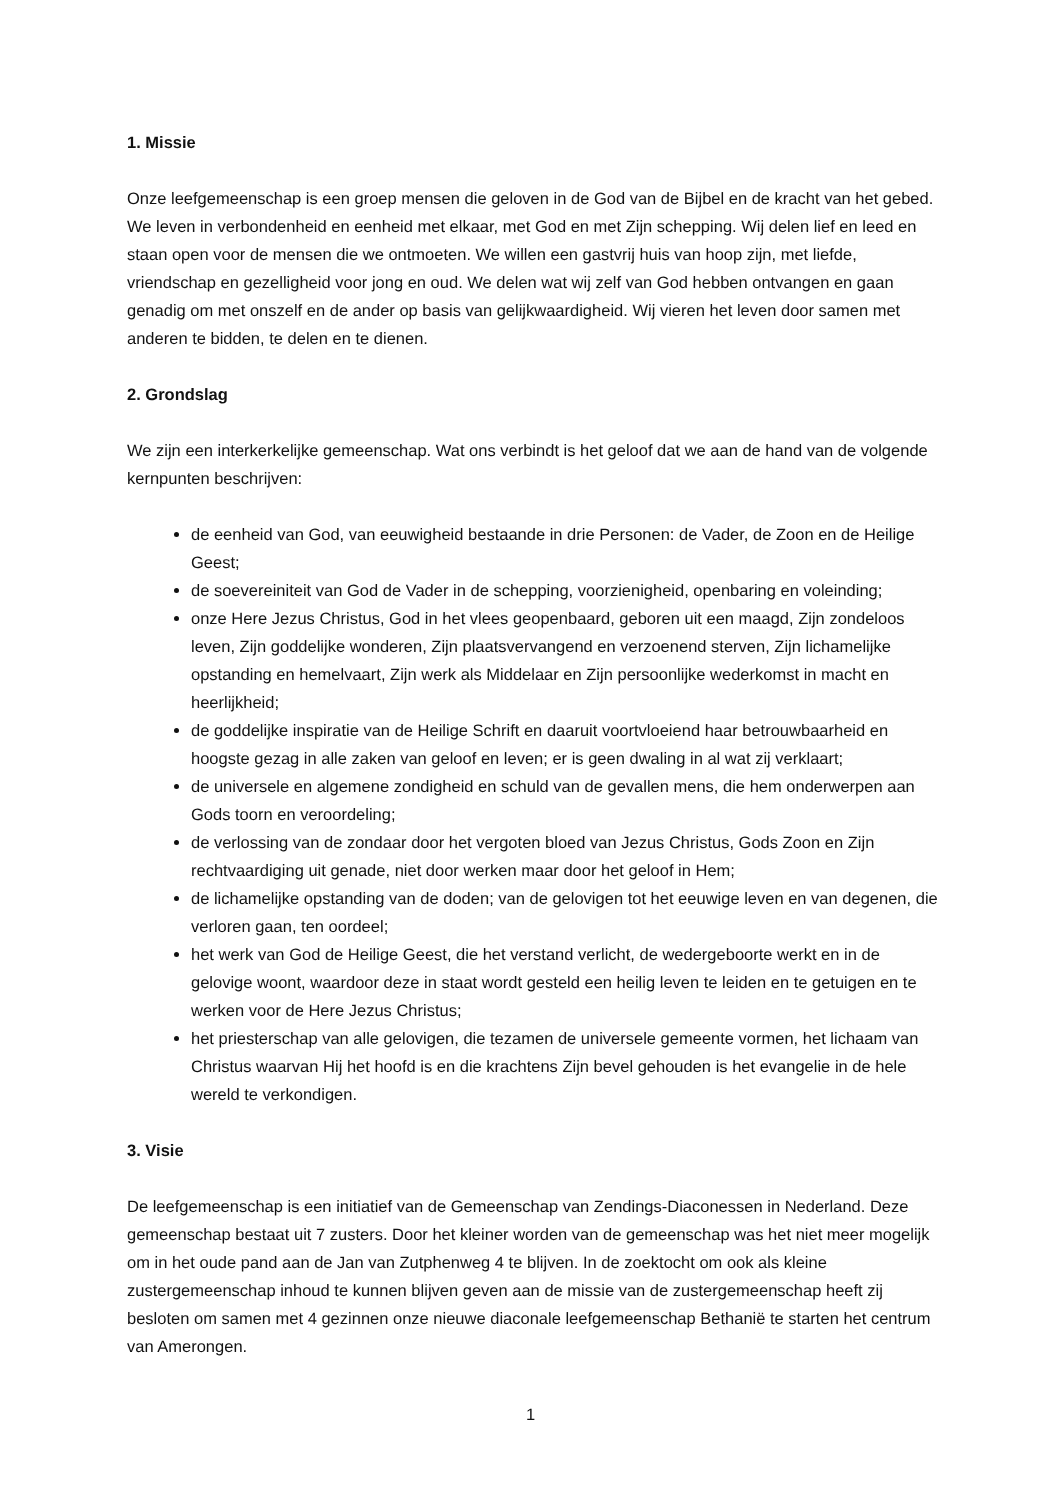1. Missie
Onze leefgemeenschap is een groep mensen die geloven in de God van de Bijbel en de kracht van het gebed. We leven in verbondenheid en eenheid met elkaar, met God en met Zijn schepping. Wij delen lief en leed en staan open voor de mensen die we ontmoeten. We willen een gastvrij huis van hoop zijn, met liefde, vriendschap en gezelligheid voor jong en oud. We delen wat wij zelf van God hebben ontvangen en gaan genadig om met onszelf en de ander op basis van gelijkwaardigheid. Wij vieren het leven door samen met anderen te bidden, te delen en te dienen.
2. Grondslag
We zijn een interkerkelijke gemeenschap. Wat ons verbindt is het geloof dat we aan de hand van de volgende kernpunten beschrijven:
de eenheid van God, van eeuwigheid bestaande in drie Personen: de Vader, de Zoon en de Heilige Geest;
de soevereiniteit van God de Vader in de schepping, voorzienigheid, openbaring en voleinding;
onze Here Jezus Christus, God in het vlees geopenbaard, geboren uit een maagd, Zijn zondeloos leven, Zijn goddelijke wonderen, Zijn plaatsvervangend en verzoenend sterven, Zijn lichamelijke opstanding en hemelvaart, Zijn werk als Middelaar en Zijn persoonlijke wederkomst in macht en heerlijkheid;
de goddelijke inspiratie van de Heilige Schrift en daaruit voortvloeiend haar betrouwbaarheid en hoogste gezag in alle zaken van geloof en leven; er is geen dwaling in al wat zij verklaart;
de universele en algemene zondigheid en schuld van de gevallen mens, die hem onderwerpen aan Gods toorn en veroordeling;
de verlossing van de zondaar door het vergoten bloed van Jezus Christus, Gods Zoon en Zijn rechtvaardiging uit genade, niet door werken maar door het geloof in Hem;
de lichamelijke opstanding van de doden; van de gelovigen tot het eeuwige leven en van degenen, die verloren gaan, ten oordeel;
het werk van God de Heilige Geest, die het verstand verlicht, de wedergeboorte werkt en in de gelovige woont, waardoor deze in staat wordt gesteld een heilig leven te leiden en te getuigen en te werken voor de Here Jezus Christus;
het priesterschap van alle gelovigen, die tezamen de universele gemeente vormen, het lichaam van Christus waarvan Hij het hoofd is en die krachtens Zijn bevel gehouden is het evangelie in de hele wereld te verkondigen.
3. Visie
De leefgemeenschap is een initiatief van de Gemeenschap van Zendings-Diaconessen in Nederland. Deze gemeenschap bestaat uit 7 zusters. Door het kleiner worden van de gemeenschap was het niet meer mogelijk om in het oude pand aan de Jan van Zutphenweg 4 te blijven. In de zoektocht om ook als kleine zustergemeenschap inhoud te kunnen blijven geven aan de missie van de zustergemeenschap heeft zij besloten om samen met 4 gezinnen onze nieuwe diaconale leefgemeenschap Bethanië te starten het centrum van Amerongen.
1